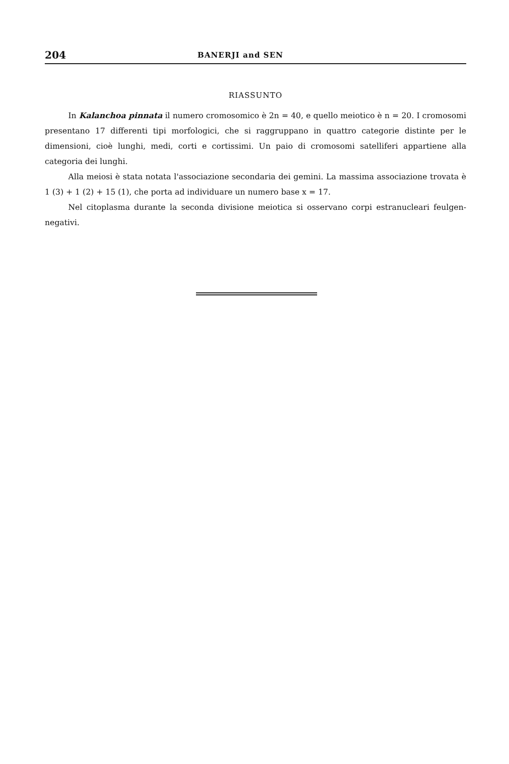204 BANERJI and SEN
RIASSUNTO
In Kalanchoa pinnata il numero cromosomico è 2n = 40, e quello meiotico è n = 20. I cromosomi presentano 17 differenti tipi morfologici, che si raggruppano in quattro categorie distinte per le dimensioni, cioè lunghi, medi, corti e cortissimi. Un paio di cromosomi satelliferi appartiene alla categoria dei lunghi.
Alla meiosi è stata notata l'associazione secondaria dei gemini. La massima associazione trovata è 1 (3) + 1 (2) + 15 (1), che porta ad individuare un numero base x = 17.
Nel citoplasma durante la seconda divisione meiotica si osservano corpi estranucleari feulgen-negativi.